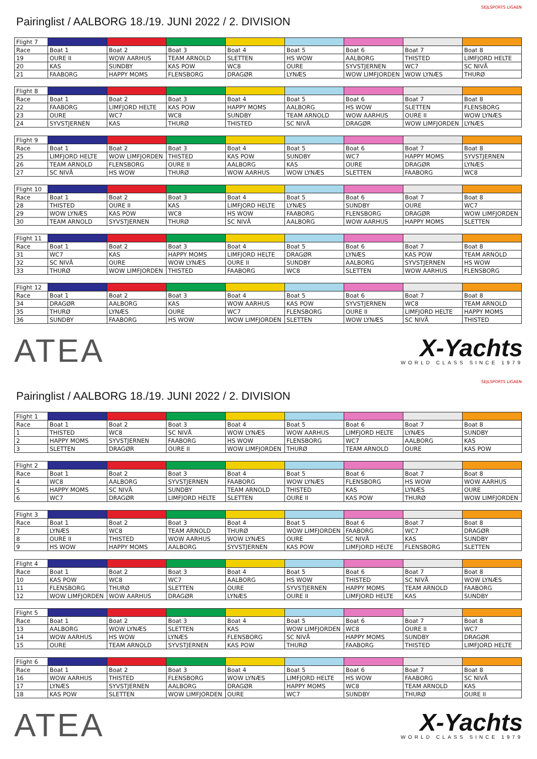SEJLSPORTS LIGAEN
Pairinglist / AALBORG 18./19. JUNI 2022 / 2. DIVISION
| Flight 7 | | | | | | | | |
| Race | Boat 1 | Boat 2 | Boat 3 | Boat 4 | Boat 5 | Boat 6 | Boat 7 | Boat 8 |
| 19 | OURE II | WOW AARHUS | TEAM ARNOLD | SLETTEN | HS WOW | AALBORG | THISTED | LIMFJORD HELTE |
| 20 | KAS | SUNDBY | KAS POW | WC8 | OURE | SYVSTJERNEN | WC7 | SC NIVÅ |
| 21 | FAABORG | HAPPY MOMS | FLENSBORG | DRAGØR | LYNÆS | WOW LIMFJORDEN | WOW LYNÆS | THURØ |
| Flight 8 | | | | | | | | |
| Race | Boat 1 | Boat 2 | Boat 3 | Boat 4 | Boat 5 | Boat 6 | Boat 7 | Boat 8 |
| 22 | FAABORG | LIMFJORD HELTE | KAS POW | HAPPY MOMS | AALBORG | HS WOW | SLETTEN | FLENSBORG |
| 23 | OURE | WC7 | WC8 | SUNDBY | TEAM ARNOLD | WOW AARHUS | OURE II | WOW LYNÆS |
| 24 | SYVSTJERNEN | KAS | THURØ | THISTED | SC NIVÅ | DRAGØR | WOW LIMFJORDEN | LYNÆS |
| Flight 9 | | | | | | | | |
| Race | Boat 1 | Boat 2 | Boat 3 | Boat 4 | Boat 5 | Boat 6 | Boat 7 | Boat 8 |
| 25 | LIMFJORD HELTE | WOW LIMFJORDEN | THISTED | KAS POW | SUNDBY | WC7 | HAPPY MOMS | SYVSTJERNEN |
| 26 | TEAM ARNOLD | FLENSBORG | OURE II | AALBORG | KAS | OURE | DRAGØR | LYNÆS |
| 27 | SC NIVÅ | HS WOW | THURØ | WOW AARHUS | WOW LYNÆS | SLETTEN | FAABORG | WC8 |
| Flight 10 | | | | | | | | |
| Race | Boat 1 | Boat 2 | Boat 3 | Boat 4 | Boat 5 | Boat 6 | Boat 7 | Boat 8 |
| 28 | THISTED | OURE II | KAS | LIMFJORD HELTE | LYNÆS | SUNDBY | OURE | WC7 |
| 29 | WOW LYNÆS | KAS POW | WC8 | HS WOW | FAABORG | FLENSBORG | DRAGØR | WOW LIMFJORDEN |
| 30 | TEAM ARNOLD | SYVSTJERNEN | THURØ | SC NIVÅ | AALBORG | WOW AARHUS | HAPPY MOMS | SLETTEN |
| Flight 11 | | | | | | | | |
| Race | Boat 1 | Boat 2 | Boat 3 | Boat 4 | Boat 5 | Boat 6 | Boat 7 | Boat 8 |
| 31 | WC7 | KAS | HAPPY MOMS | LIMFJORD HELTE | DRAGØR | LYNÆS | KAS POW | TEAM ARNOLD |
| 32 | SC NIVÅ | OURE | WOW LYNÆS | OURE II | SUNDBY | AALBORG | SYVSTJERNEN | HS WOW |
| 33 | THURØ | WOW LIMFJORDEN | THISTED | FAABORG | WC8 | SLETTEN | WOW AARHUS | FLENSBORG |
| Flight 12 | | | | | | | | |
| Race | Boat 1 | Boat 2 | Boat 3 | Boat 4 | Boat 5 | Boat 6 | Boat 7 | Boat 8 |
| 34 | DRAGØR | AALBORG | KAS | WOW AARHUS | KAS POW | SYVSTJERNEN | WC8 | TEAM ARNOLD |
| 35 | THURØ | LYNÆS | OURE | WC7 | FLENSBORG | OURE II | LIMFJORD HELTE | HAPPY MOMS |
| 36 | SUNDBY | FAABORG | HS WOW | WOW LIMFJORDEN | SLETTEN | WOW LYNÆS | SC NIVÅ | THISTED |
ATEA
X-Yachts
WORLD CLASS SINCE 1979
SEJLSPORTS LIGAEN
Pairinglist / AALBORG 18./19. JUNI 2022 / 2. DIVISION
| Flight 1 | | | | | | | | |
| Race | Boat 1 | Boat 2 | Boat 3 | Boat 4 | Boat 5 | Boat 6 | Boat 7 | Boat 8 |
| 1 | THISTED | WC8 | SC NIVÅ | WOW LYNÆS | WOW AARHUS | LIMFJORD HELTE | LYNÆS | SUNDBY |
| 2 | HAPPY MOMS | SYVSTJERNEN | FAABORG | HS WOW | FLENSBORG | WC7 | AALBORG | KAS |
| 3 | SLETTEN | DRAGØR | OURE II | WOW LIMFJORDEN | THURØ | TEAM ARNOLD | OURE | KAS POW |
| Flight 2 | | | | | | | | |
| Race | Boat 1 | Boat 2 | Boat 3 | Boat 4 | Boat 5 | Boat 6 | Boat 7 | Boat 8 |
| 4 | WC8 | AALBORG | SYVSTJERNEN | FAABORG | WOW LYNÆS | FLENSBORG | HS WOW | WOW AARHUS |
| 5 | HAPPY MOMS | SC NIVÅ | SUNDBY | TEAM ARNOLD | THISTED | KAS | LYNÆS | OURE |
| 6 | WC7 | DRAGØR | LIMFJORD HELTE | SLETTEN | OURE II | KAS POW | THURØ | WOW LIMFJORDEN |
| Flight 3 | | | | | | | | |
| Race | Boat 1 | Boat 2 | Boat 3 | Boat 4 | Boat 5 | Boat 6 | Boat 7 | Boat 8 |
| 7 | LYNÆS | WC8 | TEAM ARNOLD | THURØ | WOW LIMFJORDEN | FAABORG | WC7 | DRAGØR |
| 8 | OURE II | THISTED | WOW AARHUS | WOW LYNÆS | OURE | SC NIVÅ | KAS | SUNDBY |
| 9 | HS WOW | HAPPY MOMS | AALBORG | SYVSTJERNEN | KAS POW | LIMFJORD HELTE | FLENSBORG | SLETTEN |
| Flight 4 | | | | | | | | |
| Race | Boat 1 | Boat 2 | Boat 3 | Boat 4 | Boat 5 | Boat 6 | Boat 7 | Boat 8 |
| 10 | KAS POW | WC8 | WC7 | AALBORG | HS WOW | THISTED | SC NIVÅ | WOW LYNÆS |
| 11 | FLENSBORG | THURØ | SLETTEN | OURE | SYVSTJERNEN | HAPPY MOMS | TEAM ARNOLD | FAABORG |
| 12 | WOW LIMFJORDEN | WOW AARHUS | DRAGØR | LYNÆS | OURE II | LIMFJORD HELTE | KAS | SUNDBY |
| Flight 5 | | | | | | | | |
| Race | Boat 1 | Boat 2 | Boat 3 | Boat 4 | Boat 5 | Boat 6 | Boat 7 | Boat 8 |
| 13 | AALBORG | WOW LYNÆS | SLETTEN | KAS | WOW LIMFJORDEN | WC8 | OURE II | WC7 |
| 14 | WOW AARHUS | HS WOW | LYNÆS | FLENSBORG | SC NIVÅ | HAPPY MOMS | SUNDBY | DRAGØR |
| 15 | OURE | TEAM ARNOLD | SYVSTJERNEN | KAS POW | THURØ | FAABORG | THISTED | LIMFJORD HELTE |
| Flight 6 | | | | | | | | |
| Race | Boat 1 | Boat 2 | Boat 3 | Boat 4 | Boat 5 | Boat 6 | Boat 7 | Boat 8 |
| 16 | WOW AARHUS | THISTED | FLENSBORG | WOW LYNÆS | LIMFJORD HELTE | HS WOW | FAABORG | SC NIVÅ |
| 17 | LYNÆS | SYVSTJERNEN | AALBORG | DRAGØR | HAPPY MOMS | WC8 | TEAM ARNOLD | KAS |
| 18 | KAS POW | SLETTEN | WOW LIMFJORDEN | OURE | WC7 | SUNDBY | THURØ | OURE II |
ATEA
X-Yachts
WORLD CLASS SINCE 1979